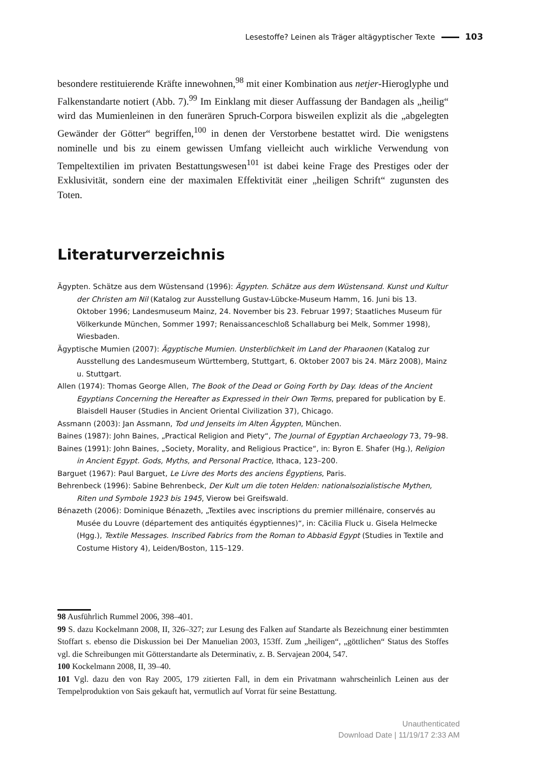Lesestoffe? Leinen als Träger altägyptischer Texte 103
besondere restituierende Kräfte innewohnen,<sup>98</sup> mit einer Kombination aus netjer-Hieroglyphe und Falkenstandarte notiert (Abb. 7).<sup>99</sup> Im Einklang mit dieser Auffassung der Bandagen als „heilig“ wird das Mumienleinen in den funerären Spruch-Corpora bisweilen explizit als die „abgelegten Gewänder der Götter“ begriffen,<sup>100</sup> in denen der Verstorbene bestattet wird. Die wenigstens nominelle und bis zu einem gewissen Umfang vielleicht auch wirkliche Verwendung von Tempeltextilien im privaten Bestattungswesen<sup>101</sup> ist dabei keine Frage des Prestiges oder der Exklusivität, sondern eine der maximalen Effektivität einer „heiligen Schrift“ zugunsten des Toten.
Literaturverzeichnis
Ägypten. Schätze aus dem Wüstensand (1996): Ägypten. Schätze aus dem Wüstensand. Kunst und Kultur der Christen am Nil (Katalog zur Ausstellung Gustav-Lübcke-Museum Hamm, 16. Juni bis 13. Oktober 1996; Landesmuseum Mainz, 24. November bis 23. Februar 1997; Staatliches Museum für Völkerkunde München, Sommer 1997; Renaissanceschloß Schallaburg bei Melk, Sommer 1998), Wiesbaden.
Ägyptische Mumien (2007): Ägyptische Mumien. Unsterblichkeit im Land der Pharaonen (Katalog zur Ausstellung des Landesmuseum Württemberg, Stuttgart, 6. Oktober 2007 bis 24. März 2008), Mainz u. Stuttgart.
Allen (1974): Thomas George Allen, The Book of the Dead or Going Forth by Day. Ideas of the Ancient Egyptians Concerning the Hereafter as Expressed in their Own Terms, prepared for publication by E. Blaisdell Hauser (Studies in Ancient Oriental Civilization 37), Chicago.
Assmann (2003): Jan Assmann, Tod und Jenseits im Alten Ägypten, München.
Baines (1987): John Baines, „Practical Religion and Piety“, The Journal of Egyptian Archaeology 73, 79–98.
Baines (1991): John Baines, „Society, Morality, and Religious Practice“, in: Byron E. Shafer (Hg.), Religion in Ancient Egypt. Gods, Myths, and Personal Practice, Ithaca, 123–200.
Barguet (1967): Paul Barguet, Le Livre des Morts des anciens Égyptiens, Paris.
Behrenbeck (1996): Sabine Behrenbeck, Der Kult um die toten Helden: nationalsozialistische Mythen, Riten und Symbole 1923 bis 1945, Vierow bei Greifswald.
Bénazeth (2006): Dominique Bénazeth, „Textiles avec inscriptions du premier millénaire, conservés au Musée du Louvre (département des antiquités égyptiennes)“, in: Cäcilia Fluck u. Gisela Helmecke (Hgg.), Textile Messages. Inscribed Fabrics from the Roman to Abbasid Egypt (Studies in Textile and Costume History 4), Leiden/Boston, 115–129.
98 Ausführlich Rummel 2006, 398–401.
99 S. dazu Kockelmann 2008, II, 326–327; zur Lesung des Falken auf Standarte als Bezeichnung einer bestimmten Stoffart s. ebenso die Diskussion bei Der Manuelian 2003, 153ff. Zum „heiligen“, „göttlichen“ Status des Stoffes vgl. die Schreibungen mit Götterstandarte als Determinativ, z. B. Servajean 2004, 547.
100 Kockelmann 2008, II, 39–40.
101 Vgl. dazu den von Ray 2005, 179 zitierten Fall, in dem ein Privatmann wahrscheinlich Leinen aus der Tempelproduktion von Sais gekauft hat, vermutlich auf Vorrat für seine Bestattung.
Unauthenticated
Download Date | 11/19/17 2:33 AM